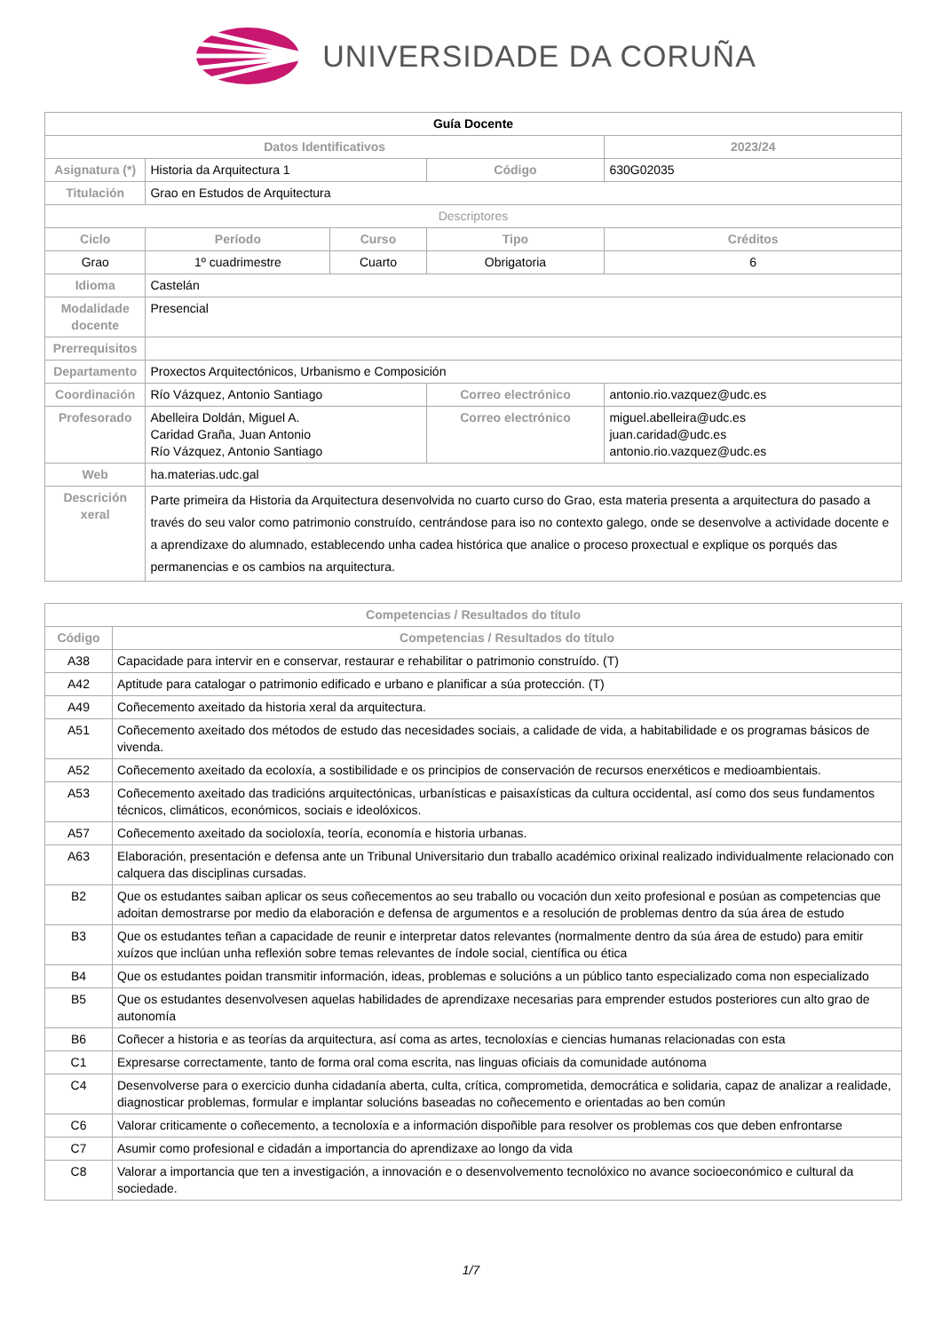UNIVERSIDADE DA CORUÑA
| Guía Docente | | | | | |
| Datos Identificativos | | | | | 2023/24 |
| Asignatura (*) | Historia da Arquitectura 1 | | | Código | 630G02035 |
| Titulación | Grao en Estudos de Arquitectura | | | | |
| Descriptores | | | | | |
| Ciclo | Período | Curso | Tipo | | Créditos |
| Grao | 1º cuadrimestre | Cuarto | Obrigatoria | | 6 |
| Idioma | Castelán | | | | |
| Modalidade docente | Presencial | | | | |
| Prerrequisitos | | | | | |
| Departamento | Proxectos Arquitectónicos, Urbanismo e Composición | | | | |
| Coordinación | Río Vázquez, Antonio Santiago | | Correo electrónico | | antonio.rio.vazquez@udc.es |
| Profesorado | Abelleira Doldán, Miguel A. Caridad Graña, Juan Antonio Río Vázquez, Antonio Santiago | | Correo electrónico | | miguel.abelleira@udc.es juan.caridad@udc.es antonio.rio.vazquez@udc.es |
| Web | ha.materias.udc.gal | | | | |
| Descrición xeral | Parte primeira da Historia da Arquitectura desenvolvida no cuarto curso do Grao, esta materia presenta a arquitectura do pasado a través do seu valor como patrimonio construído, centrándose para iso no contexto galego, onde se desenvolve a actividade docente e a aprendizaxe do alumnado, establecendo unha cadea histórica que analice o proceso proxectual e explique os porqués das permanencias e os cambios na arquitectura. | | | | |
| Competencias / Resultados do título | |
| --- | --- |
| Código | Competencias / Resultados do título |
| A38 | Capacidade para intervir en e conservar, restaurar e rehabilitar o patrimonio construído. (T) |
| A42 | Aptitude para catalogar o patrimonio edificado e urbano e planificar a súa protección. (T) |
| A49 | Coñecemento axeitado da historia xeral da arquitectura. |
| A51 | Coñecemento axeitado dos métodos de estudo das necesidades sociais, a calidade de vida, a habitabilidade e os programas básicos de vivenda. |
| A52 | Coñecemento axeitado da ecoloxía, a sostibilidade e os principios de conservación de recursos enerxéticos e medioambientais. |
| A53 | Coñecemento axeitado das tradicións arquitectónicas, urbanísticas e paisaxísticas da cultura occidental, así como dos seus fundamentos técnicos, climáticos, económicos, sociais e ideolóxicos. |
| A57 | Coñecemento axeitado da socioloxía, teoría, economía e historia urbanas. |
| A63 | Elaboración, presentación e defensa ante un Tribunal Universitario dun traballo académico orixinal realizado individualmente relacionado con calquera das disciplinas cursadas. |
| B2 | Que os estudantes saiban aplicar os seus coñecementos ao seu traballo ou vocación dun xeito profesional e posúan as competencias que adoitan demostrarse por medio da elaboración e defensa de argumentos e a resolución de problemas dentro da súa área de estudo |
| B3 | Que os estudantes teñan a capacidade de reunir e interpretar datos relevantes (normalmente dentro da súa área de estudo) para emitir xuízos que inclúan unha reflexión sobre temas relevantes de índole social, científica ou ética |
| B4 | Que os estudantes poidan transmitir información, ideas, problemas e solucións a un público tanto especializado coma non especializado |
| B5 | Que os estudantes desenvolvesen aquelas habilidades de aprendizaxe necesarias para emprender estudos posteriores cun alto grao de autonomía |
| B6 | Coñecer a historia e as teorías da arquitectura, así coma as artes, tecnoloxías e ciencias humanas relacionadas con esta |
| C1 | Expresarse correctamente, tanto de forma oral coma escrita, nas linguas oficiais da comunidade autónoma |
| C4 | Desenvolverse para o exercicio dunha cidadanía aberta, culta, crítica, comprometida, democrática e solidaria, capaz de analizar a realidade, diagnosticar problemas, formular e implantar solucións baseadas no coñecemento e orientadas ao ben común |
| C6 | Valorar criticamente o coñecemento, a tecnoloxía e a información dispoñible para resolver os problemas cos que deben enfrontarse |
| C7 | Asumir como profesional e cidadán a importancia do aprendizaxe ao longo da vida |
| C8 | Valorar a importancia que ten a investigación, a innovación e o desenvolvemento tecnolóxico no avance socioeconómico e cultural da sociedade. |
1/7